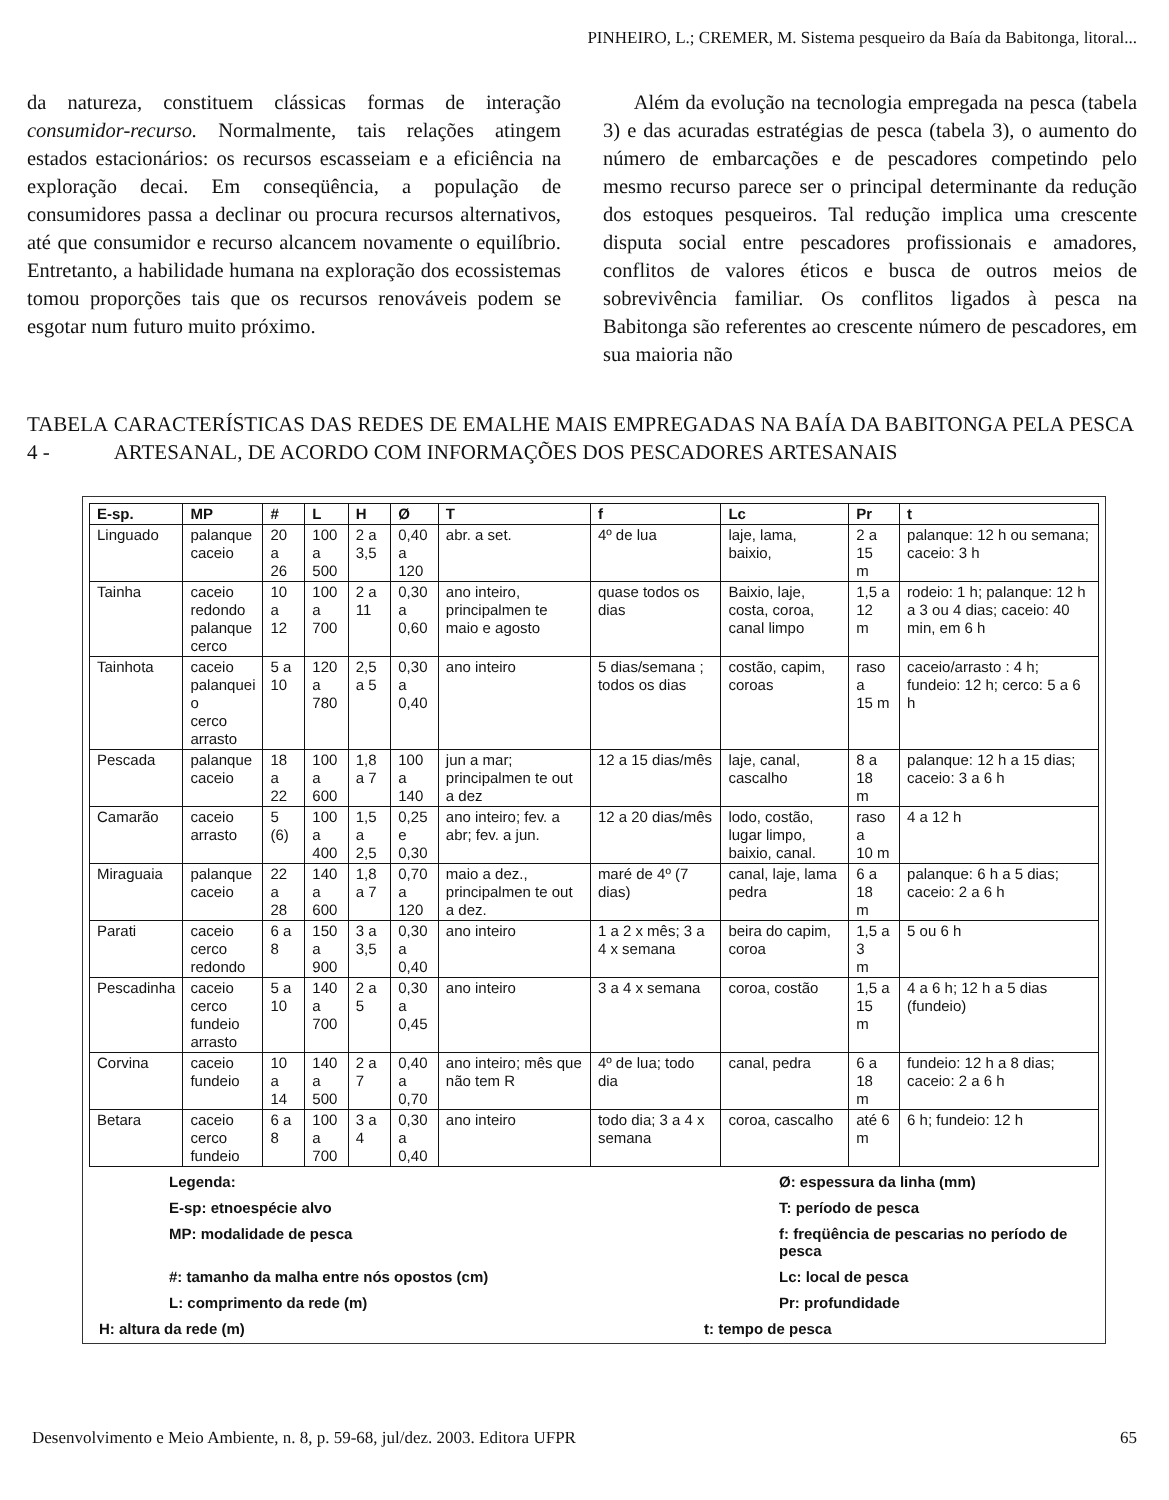PINHEIRO, L.; CREMER, M. Sistema pesqueiro da Baía da Babitonga, litoral...
da natureza, constituem clássicas formas de interação consumidor-recurso. Normalmente, tais relações atingem estados estacionários: os recursos escasseiam e a eficiência na exploração decai. Em conseqüência, a população de consumidores passa a declinar ou procura recursos alternativos, até que consumidor e recurso alcancem novamente o equilíbrio. Entretanto, a habilidade humana na exploração dos ecossistemas tomou proporções tais que os recursos renováveis podem se esgotar num futuro muito próximo.
Além da evolução na tecnologia empregada na pesca (tabela 3) e das acuradas estratégias de pesca (tabela 3), o aumento do número de embarcações e de pescadores competindo pelo mesmo recurso parece ser o principal determinante da redução dos estoques pesqueiros. Tal redução implica uma crescente disputa social entre pescadores profissionais e amadores, conflitos de valores éticos e busca de outros meios de sobrevivência familiar. Os conflitos ligados à pesca na Babitonga são referentes ao crescente número de pescadores, em sua maioria não
TABELA 4 - CARACTERÍSTICAS DAS REDES DE EMALHE MAIS EMPREGADAS NA BAÍA DA BABITONGA PELA PESCA ARTESANAL, DE ACORDO COM INFORMAÇÕES DOS PESCADORES ARTESANAIS
| E-sp. | MP | # | L | H | Ø | T | f | Lc | Pr | t |
| --- | --- | --- | --- | --- | --- | --- | --- | --- | --- | --- |
| Linguado | palanque caceio | 20 a 26 | 100 a 500 | 2 a 3,5 | 0,40 a 120 | abr. a set. | 4º de lua | laje, lama, baixio, | 2 a 15 m | palanque: 12 h ou semana; caceio: 3 h |
| Tainha | caceio redondo palanque cerco | 10 a 12 | 100 a 700 | 2 a 11 | 0,30 a 0,60 | ano inteiro, principalmen te maio e agosto | quase todos os dias | Baixio, laje, costa, coroa, canal limpo | 1,5 a 12 m | rodeio: 1 h; palanque: 12 h a 3 ou 4 dias; caceio: 40 min, em 6 h |
| Tainhota | caceio palanquei o cerco arrasto | 5 a 10 | 120 a 780 | 2,5 a 5 | 0,30 a 0,40 | ano inteiro | 5 dias/semana ; todos os dias | costão, capim, coroas | raso a 15 m | caceio/arrasto : 4 h; fundeio: 12 h; cerco: 5 a 6 h |
| Pescada | palanque caceio | 18 a 22 | 100 a 600 | 1,8 a 7 | 100 a 140 | jun a mar; principalmen te out a dez | 12 a 15 dias/mês | laje, canal, cascalho | 8 a 18 m | palanque: 12 h a 15 dias; caceio: 3 a 6 h |
| Camarão | caceio arrasto | 5 (6) | 100 a 400 | 1,5 a 2,5 | 0,25 e 0,30 | ano inteiro; fev. a abr; fev. a jun. | 12 a 20 dias/mês | lodo, costão, lugar limpo, baixio, canal. | raso a 10 m | 4 a 12 h |
| Miraguaia | palanque caceio | 22 a 28 | 140 a 600 | 1,8 a 7 | 0,70 a 120 | maio a dez., principalmen te out a dez. | maré de 4º (7 dias) | canal, laje, lama pedra | 6 a 18 m | palanque: 6 h a 5 dias; caceio: 2 a 6 h |
| Parati | caceio cerco redondo | 6 a 8 | 150 a 900 | 3 a 3,5 | 0,30 a 0,40 | ano inteiro | 1 a 2 x mês; 3 a 4 x semana | beira do capim, coroa | 1,5 a 3 m | 5 ou 6 h |
| Pescadinha | caceio cerco fundeio arrasto | 5 a 10 | 140 a 700 | 2 a 5 | 0,30 a 0,45 | ano inteiro | 3 a 4 x semana | coroa, costão | 1,5 a 15 m | 4 a 6 h; 12 h a 5 dias (fundeio) |
| Corvina | caceio fundeio | 10 a 14 | 140 a 500 | 2 a 7 | 0,40 a 0,70 | ano inteiro; mês que não tem R | 4º de lua; todo dia | canal, pedra | 6 a 18 m | fundeio: 12 h a 8 dias; caceio: 2 a 6 h |
| Betara | caceio cerco fundeio | 6 a 8 | 100 a 700 | 3 a 4 | 0,30 a 0,40 | ano inteiro | todo dia; 3 a 4 x semana | coroa, cascalho | até 6 m | 6 h; fundeio: 12 h |
Legenda:
Ø: espessura da linha (mm)
E-sp: etnoespécie alvo
T: período de pesca
MP: modalidade de pesca
f: freqüência de pescarias no período de pesca
#: tamanho da malha entre nós opostos (cm)
Lc: local de pesca
L: comprimento da rede (m)
Pr: profundidade
H: altura da rede (m)
t: tempo de pesca
Desenvolvimento e Meio Ambiente, n. 8, p. 59-68, jul/dez. 2003. Editora UFPR 65